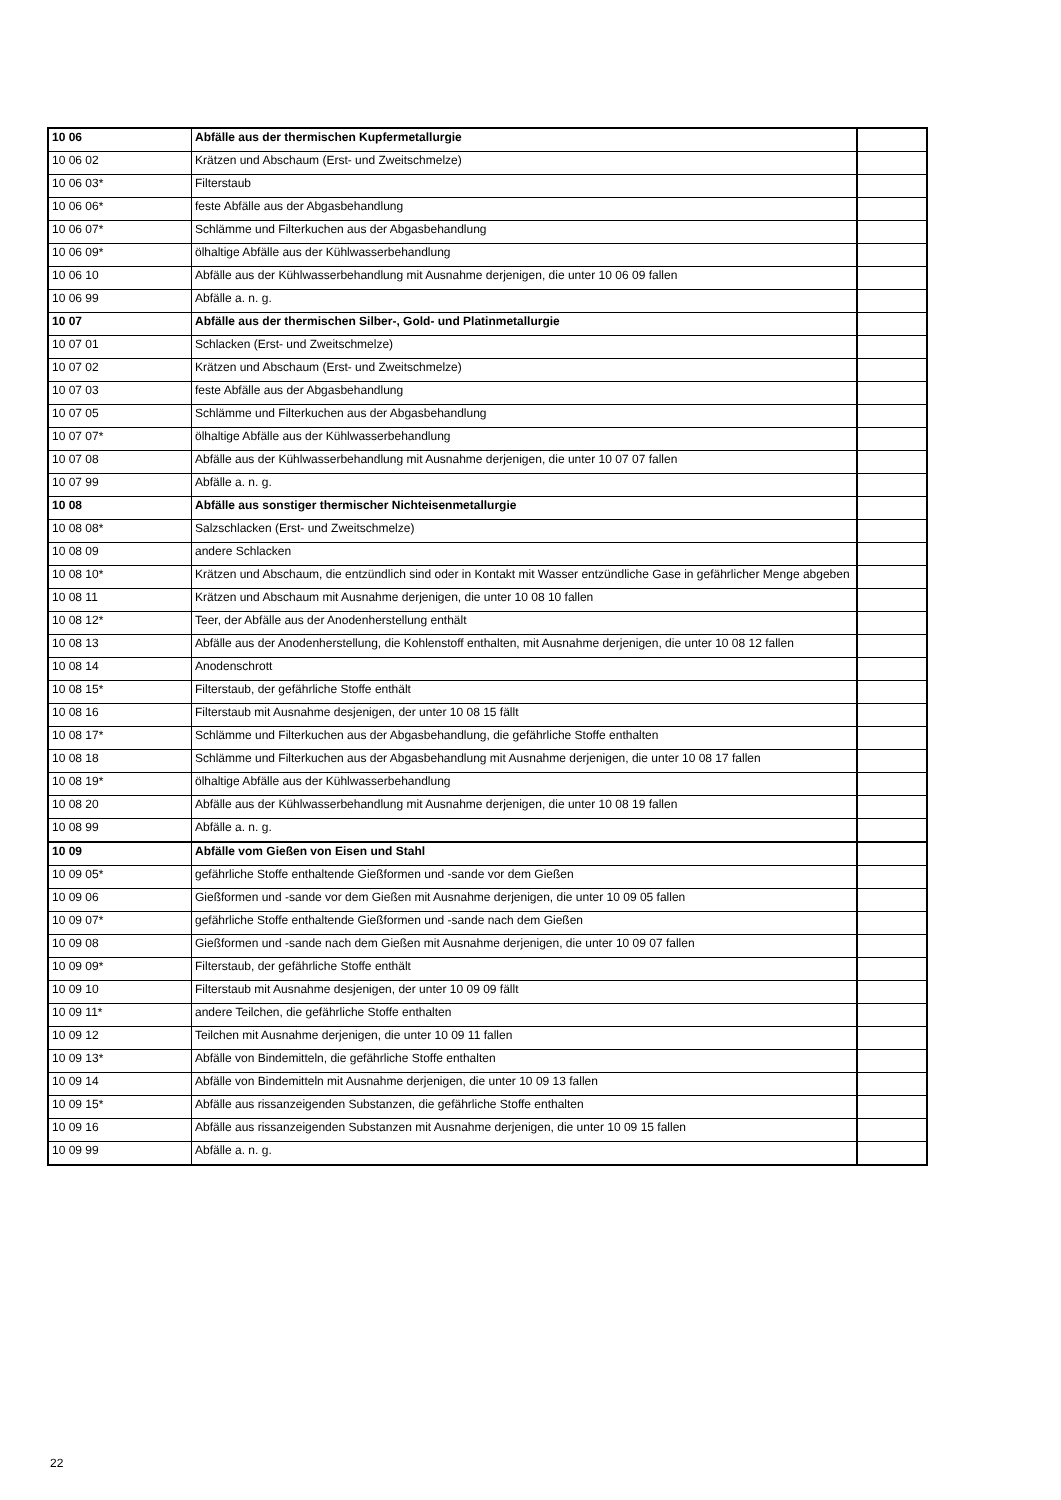| 10 06 | Abfälle aus der thermischen Kupfermetallurgie | |
| 10 06 02 | Krätzen und Abschaum (Erst- und Zweitschmelze) | |
| 10 06 03* | Filterstaub | |
| 10 06 06* | feste Abfälle aus der Abgasbehandlung | |
| 10 06 07* | Schlämme und Filterkuchen aus der Abgasbehandlung | |
| 10 06 09* | ölhaltige Abfälle aus der Kühlwasserbehandlung | |
| 10 06 10 | Abfälle aus der Kühlwasserbehandlung mit Ausnahme derjenigen, die unter 10 06 09 fallen | |
| 10 06 99 | Abfälle a. n. g. | |
| 10 07 | Abfälle aus der thermischen Silber-, Gold- und Platinmetallurgie | |
| 10 07 01 | Schlacken (Erst- und Zweitschmelze) | |
| 10 07 02 | Krätzen und Abschaum (Erst- und Zweitschmelze) | |
| 10 07 03 | feste Abfälle aus der Abgasbehandlung | |
| 10 07 05 | Schlämme und Filterkuchen aus der Abgasbehandlung | |
| 10 07 07* | ölhaltige Abfälle aus der Kühlwasserbehandlung | |
| 10 07 08 | Abfälle aus der Kühlwasserbehandlung mit Ausnahme derjenigen, die unter 10 07 07 fallen | |
| 10 07 99 | Abfälle a. n. g. | |
| 10 08 | Abfälle aus sonstiger thermischer Nichteisenmetallurgie | |
| 10 08 08* | Salzschlacken (Erst- und Zweitschmelze) | |
| 10 08 09 | andere Schlacken | |
| 10 08 10* | Krätzen und Abschaum, die entzündlich sind oder in Kontakt mit Wasser entzündliche Gase in gefährlicher Menge abgeben | |
| 10 08 11 | Krätzen und Abschaum mit Ausnahme derjenigen, die unter 10 08 10 fallen | |
| 10 08 12* | Teer, der Abfälle aus der Anodenherstellung enthält | |
| 10 08 13 | Abfälle aus der Anodenherstellung, die Kohlenstoff enthalten, mit Ausnahme derjenigen, die unter 10 08 12 fallen | |
| 10 08 14 | Anodenschrott | |
| 10 08 15* | Filterstaub, der gefährliche Stoffe enthält | |
| 10 08 16 | Filterstaub mit Ausnahme desjenigen, der unter 10 08 15 fällt | |
| 10 08 17* | Schlämme und Filterkuchen aus der Abgasbehandlung, die gefährliche Stoffe enthalten | |
| 10 08 18 | Schlämme und Filterkuchen aus der Abgasbehandlung mit Ausnahme derjenigen, die unter 10 08 17 fallen | |
| 10 08 19* | ölhaltige Abfälle aus der Kühlwasserbehandlung | |
| 10 08 20 | Abfälle aus der Kühlwasserbehandlung mit Ausnahme derjenigen, die unter 10 08 19 fallen | |
| 10 08 99 | Abfälle a. n. g. | |
| 10 09 | Abfälle vom Gießen von Eisen und Stahl | |
| 10 09 05* | gefährliche Stoffe enthaltende Gießformen und -sande vor dem Gießen | |
| 10 09 06 | Gießformen und -sande vor dem Gießen mit Ausnahme derjenigen, die unter 10 09 05 fallen | |
| 10 09 07* | gefährliche Stoffe enthaltende Gießformen und -sande nach dem Gießen | |
| 10 09 08 | Gießformen und -sande nach dem Gießen mit Ausnahme derjenigen, die unter 10 09 07 fallen | |
| 10 09 09* | Filterstaub, der gefährliche Stoffe enthält | |
| 10 09 10 | Filterstaub mit Ausnahme desjenigen, der unter 10 09 09 fällt | |
| 10 09 11* | andere Teilchen, die gefährliche Stoffe enthalten | |
| 10 09 12 | Teilchen mit Ausnahme derjenigen, die unter 10 09 11 fallen | |
| 10 09 13* | Abfälle von Bindemitteln, die gefährliche Stoffe enthalten | |
| 10 09 14 | Abfälle von Bindemitteln mit Ausnahme derjenigen, die unter 10 09 13 fallen | |
| 10 09 15* | Abfälle aus rissanzeigenden Substanzen, die gefährliche Stoffe enthalten | |
| 10 09 16 | Abfälle aus rissanzeigenden Substanzen mit Ausnahme derjenigen, die unter 10 09 15 fallen | |
| 10 09 99 | Abfälle a. n. g. | |
22